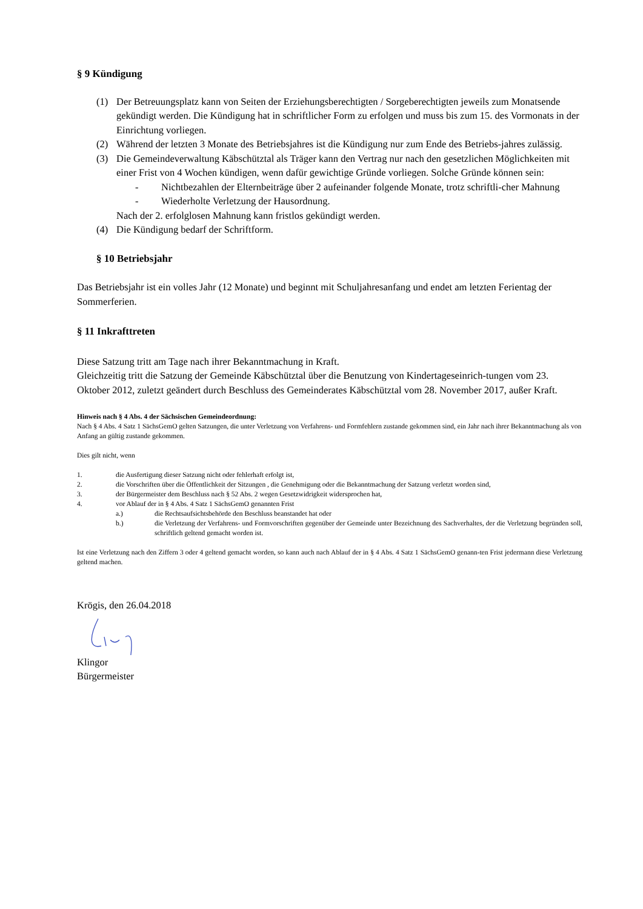§ 9 Kündigung
(1) Der Betreuungsplatz kann von Seiten der Erziehungsberechtigten / Sorgeberechtigten jeweils zum Monatsende gekündigt werden. Die Kündigung hat in schriftlicher Form zu erfolgen und muss bis zum 15. des Vormonats in der Einrichtung vorliegen.
(2) Während der letzten 3 Monate des Betriebsjahres ist die Kündigung nur zum Ende des Betriebs-jahres zulässig.
(3) Die Gemeindeverwaltung Käbschütztal als Träger kann den Vertrag nur nach den gesetzlichen Möglichkeiten mit einer Frist von 4 Wochen kündigen, wenn dafür gewichtige Gründe vorliegen. Solche Gründe können sein:
- Nichtbezahlen der Elternbeiträge über 2 aufeinander folgende Monate, trotz schriftli-cher Mahnung
- Wiederholte Verletzung der Hausordnung.
Nach der 2. erfolglosen Mahnung kann fristlos gekündigt werden.
(4) Die Kündigung bedarf der Schriftform.
§ 10 Betriebsjahr
Das Betriebsjahr ist ein volles Jahr (12 Monate) und beginnt mit Schuljahresanfang und endet am letzten Ferientag der Sommerferien.
§ 11 Inkrafttreten
Diese Satzung tritt am Tage nach ihrer Bekanntmachung in Kraft.
Gleichzeitig tritt die Satzung der Gemeinde Käbschütztal über die Benutzung von Kindertageseinrich-tungen vom 23. Oktober 2012, zuletzt geändert durch Beschluss des Gemeinderates Käbschütztal vom 28. November 2017, außer Kraft.
Hinweis nach § 4 Abs. 4 der Sächsischen Gemeindeordnung:
Nach § 4 Abs. 4 Satz 1 SächsGemO gelten Satzungen, die unter Verletzung von Verfahrens- und Formfehlern zustande gekommen sind, ein Jahr nach ihrer Bekanntmachung als von Anfang an gültig zustande gekommen.
Dies gilt nicht, wenn
1. die Ausfertigung dieser Satzung nicht oder fehlerhaft erfolgt ist,
2. die Vorschriften über die Öffentlichkeit der Sitzungen , die Genehmigung oder die Bekanntmachung der Satzung verletzt worden sind,
3. der Bürgermeister dem Beschluss nach § 52 Abs. 2 wegen Gesetzwidrigkeit widersprochen hat,
4. vor Ablauf der in § 4 Abs. 4 Satz 1 SächsGemO genannten Frist
a.) die Rechtsaufsichtsbehörde den Beschluss beanstandet hat oder
b.) die Verletzung der Verfahrens- und Formvorschriften gegenüber der Gemeinde unter Bezeichnung des Sachverhaltes, der die Verletzung begründen soll, schriftlich geltend gemacht worden ist.
Ist eine Verletzung nach den Ziffern 3 oder 4 geltend gemacht worden, so kann auch nach Ablauf der in § 4 Abs. 4 Satz 1 SächsGemO genann-ten Frist jedermann diese Verletzung geltend machen.
Krögis, den 26.04.2018
Klingor
Bürgermeister